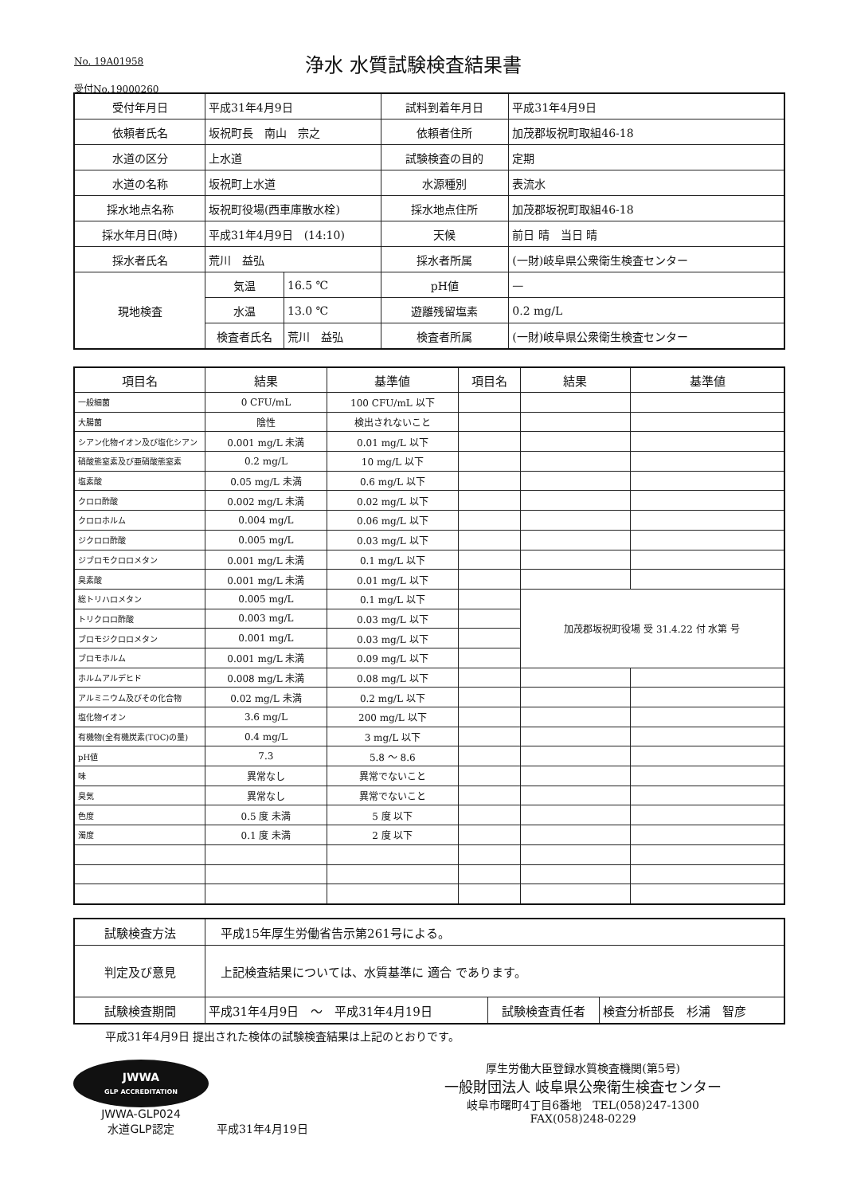No. 19A01958
浄水 水質試験検査結果書
受付No.19000260
| 受付年月日 | 平成31年4月9日 | | 試料到着年月日 | 平成31年4月9日 |
| 依頼者氏名 | 坂祝町長 南山 宗之 | | 依頼者住所 | 加茂郡坂祝町取組46-18 |
| 水道の区分 | 上水道 | | 試験検査の目的 | 定期 |
| 水道の名称 | 坂祝町上水道 | | 水源種別 | 表流水 |
| 採水地点名称 | 坂祝町役場(西車庫散水栓) | | 採水地点住所 | 加茂郡坂祝町取組46-18 |
| 採水年月日(時) | 平成31年4月9日 (14:10) | | 天候 | 前日 晴 当日 晴 |
| 採水者氏名 | 荒川 益弘 | | 採水者所属 | (一財)岐阜県公衆衛生検査センター |
| 現地検査 | 気温 | 16.5 ℃ | pH値 | — |
| | 水温 | 13.0 ℃ | 遊離残留塩素 | 0.2 mg/L |
| | 検査者氏名 | 荒川 益弘 | 検査者所属 | (一財)岐阜県公衆衛生検査センター |
| 項目名 | 結果 | 基準値 | 項目名 | 結果 | 基準値 |
| --- | --- | --- | --- | --- | --- |
| 一般細菌 | 0 CFU/mL | 100 CFU/mL 以下 | | | |
| 大腸菌 | 陰性 | 検出されないこと | | | |
| シアン化物イオン及び塩化シアン | 0.001 mg/L 未満 | 0.01 mg/L 以下 | | | |
| 硝酸態窒素及び亜硝酸態窒素 | 0.2 mg/L | 10 mg/L 以下 | | | |
| 塩素酸 | 0.05 mg/L 未満 | 0.6 mg/L 以下 | | | |
| クロロ酢酸 | 0.002 mg/L 未満 | 0.02 mg/L 以下 | | | |
| クロロホルム | 0.004 mg/L | 0.06 mg/L 以下 | | | |
| ジクロロ酢酸 | 0.005 mg/L | 0.03 mg/L 以下 | | | |
| ジブロモクロロメタン | 0.001 mg/L 未満 | 0.1 mg/L 以下 | | | |
| 臭素酸 | 0.001 mg/L 未満 | 0.01 mg/L 以下 | | | |
| 総トリハロメタン | 0.005 mg/L | 0.1 mg/L 以下 | | 加茂郡坂祝町役場 受 31.4.22 付 水第 号 | |
| トリクロロ酢酸 | 0.003 mg/L | 0.03 mg/L 以下 | | | |
| ブロモジクロロメタン | 0.001 mg/L | 0.03 mg/L 以下 | | | |
| ブロモホルム | 0.001 mg/L 未満 | 0.09 mg/L 以下 | | | |
| ホルムアルデヒド | 0.008 mg/L 未満 | 0.08 mg/L 以下 | | | |
| アルミニウム及びその化合物 | 0.02 mg/L 未満 | 0.2 mg/L 以下 | | | |
| 塩化物イオン | 3.6 mg/L | 200 mg/L 以下 | | | |
| 有機物(全有機炭素(TOC)の量) | 0.4 mg/L | 3 mg/L 以下 | | | |
| pH値 | 7.3 | 5.8 ～ 8.6 | | | |
| 味 | 異常なし | 異常でないこと | | | |
| 臭気 | 異常なし | 異常でないこと | | | |
| 色度 | 0.5 度 未満 | 5 度 以下 | | | |
| 濁度 | 0.1 度 未満 | 2 度 以下 | | | |
| 試験検査方法 | 平成15年厚生労働省告示第261号による。 | | |
| 判定及び意見 | 上記検査結果については、水質基準に 適合 であります。 | | |
| 試験検査期間 | 平成31年4月9日 ～ 平成31年4月19日 | 試験検査責任者 | 検査分析部長 杉浦 智彦 |
平成31年4月9日 提出された検体の試験検査結果は上記のとおりです。
JWWA
GLP ACCREDITATION
JWWA-GLP024
水道GLP認定
平成31年4月19日 厚生労働大臣登録水質検査機関(第5号)
一般財団法人 岐阜県公衆衛生検査センター
岐阜市曙町4丁目6番地　TEL(058)247-1300
FAX(058)248-0229